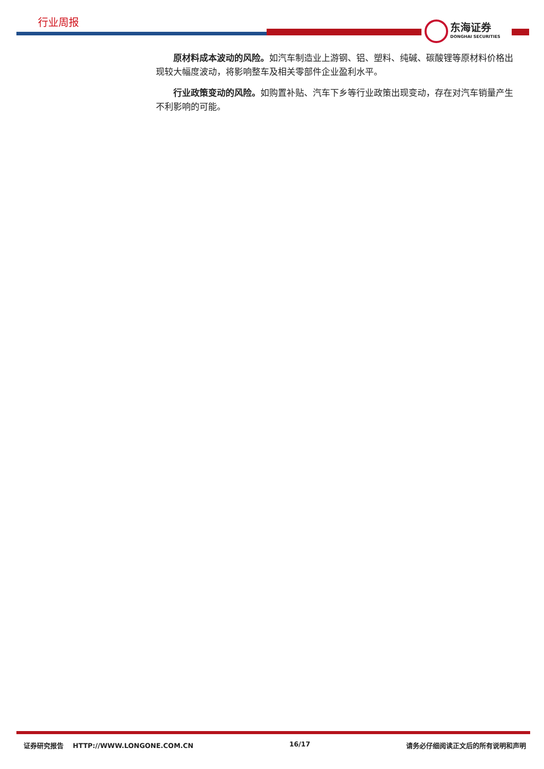行业周报
东海证券
DONGHAI SECURITIES
原材料成本波动的风险。如汽车制造业上游钢、铝、塑料、纯碱、碳酸锂等原材料价格出现较大幅度波动，将影响整车及相关零部件企业盈利水平。
行业政策变动的风险。如购置补贴、汽车下乡等行业政策出现变动，存在对汽车销量产生不利影响的可能。
证券研究报告 HTTP://WWW.LONGONE.COM.CN 16/17 请务必仔细阅读正文后的所有说明和声明